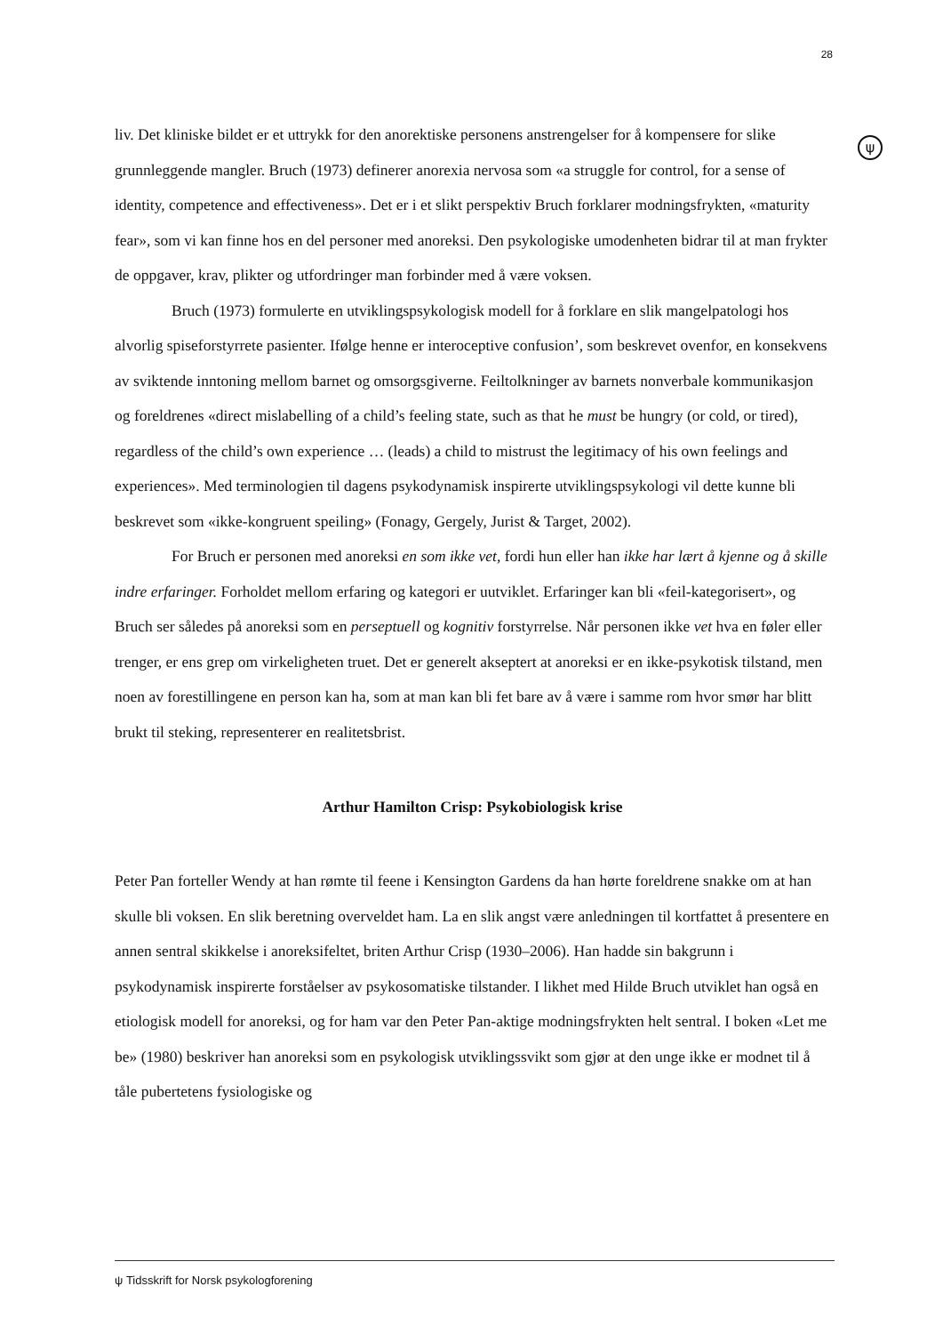28
ψ
liv. Det kliniske bildet er et uttrykk for den anorektiske personens anstrengelser for å kompensere for slike grunnleggende mangler. Bruch (1973) definerer anorexia nervosa som «a struggle for control, for a sense of identity, competence and effectiveness». Det er i et slikt perspektiv Bruch forklarer modningsfrykten, «maturity fear», som vi kan finne hos en del personer med anoreksi. Den psykologiske umodenheten bidrar til at man frykter de oppgaver, krav, plikter og utfordringer man forbinder med å være voksen.
Bruch (1973) formulerte en utviklingspsykologisk modell for å forklare en slik mangelpatologi hos alvorlig spiseforstyrrete pasienter. Ifølge henne er interoceptive confusion’, som beskrevet ovenfor, en konsekvens av sviktende inntoning mellom barnet og omsorgsgiverne. Feiltolkninger av barnets nonverbale kommunikasjon og foreldrenes «direct mislabelling of a child’s feeling state, such as that he must be hungry (or cold, or tired), regardless of the child’s own experience … (leads) a child to mistrust the legitimacy of his own feelings and experiences». Med terminologien til dagens psykodynamisk inspirerte utviklingspsykologi vil dette kunne bli beskrevet som «ikke-kongruent speiling» (Fonagy, Gergely, Jurist & Target, 2002).
For Bruch er personen med anoreksi en som ikke vet, fordi hun eller han ikke har lært å kjenne og å skille indre erfaringer. Forholdet mellom erfaring og kategori er uutviklet. Erfaringer kan bli «feil-kategorisert», og Bruch ser således på anoreksi som en perseptuell og kognitiv forstyrrelse. Når personen ikke vet hva en føler eller trenger, er ens grep om virkeligheten truet. Det er generelt akseptert at anoreksi er en ikke-psykotisk tilstand, men noen av forestillingene en person kan ha, som at man kan bli fet bare av å være i samme rom hvor smør har blitt brukt til steking, representerer en realitetsbrist.
Arthur Hamilton Crisp: Psykobiologisk krise
Peter Pan forteller Wendy at han rømte til feene i Kensington Gardens da han hørte foreldrene snakke om at han skulle bli voksen. En slik beretning overveldet ham. La en slik angst være anledningen til kortfattet å presentere en annen sentral skikkelse i anoreksifeltet, briten Arthur Crisp (1930–2006). Han hadde sin bakgrunn i psykodynamisk inspirerte forståelser av psykosomatiske tilstander. I likhet med Hilde Bruch utviklet han også en etiologisk modell for anoreksi, og for ham var den Peter Pan-aktige modningsfrykten helt sentral. I boken «Let me be» (1980) beskriver han anoreksi som en psykologisk utviklingssvikt som gjør at den unge ikke er modnet til å tåle pubertetens fysiologiske og
ψ Tidsskrift for Norsk psykologforening